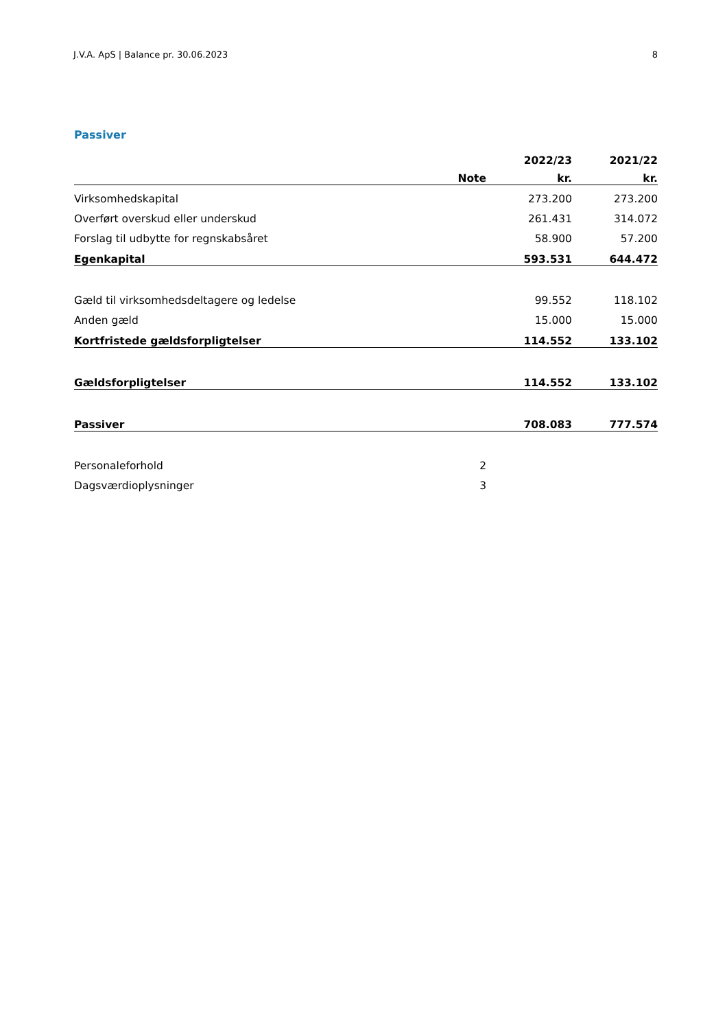J.V.A. ApS | Balance pr. 30.06.2023 8
Passiver
| | | 2022/23 | 2021/22 |
| --- | --- | --- | --- |
| | Note | kr. | kr. |
| Virksomhedskapital | | 273.200 | 273.200 |
| Overført overskud eller underskud | | 261.431 | 314.072 |
| Forslag til udbytte for regnskabsåret | | 58.900 | 57.200 |
| Egenkapital | | 593.531 | 644.472 |
| Gæld til virksomhedsdeltagere og ledelse | | 99.552 | 118.102 |
| Anden gæld | | 15.000 | 15.000 |
| Kortfristede gældsforpligtelser | | 114.552 | 133.102 |
| Gældsforpligtelser | | 114.552 | 133.102 |
| Passiver | | 708.083 | 777.574 |
| Personaleforhold | 2 | | |
| Dagsværdioplysninger | 3 | | |